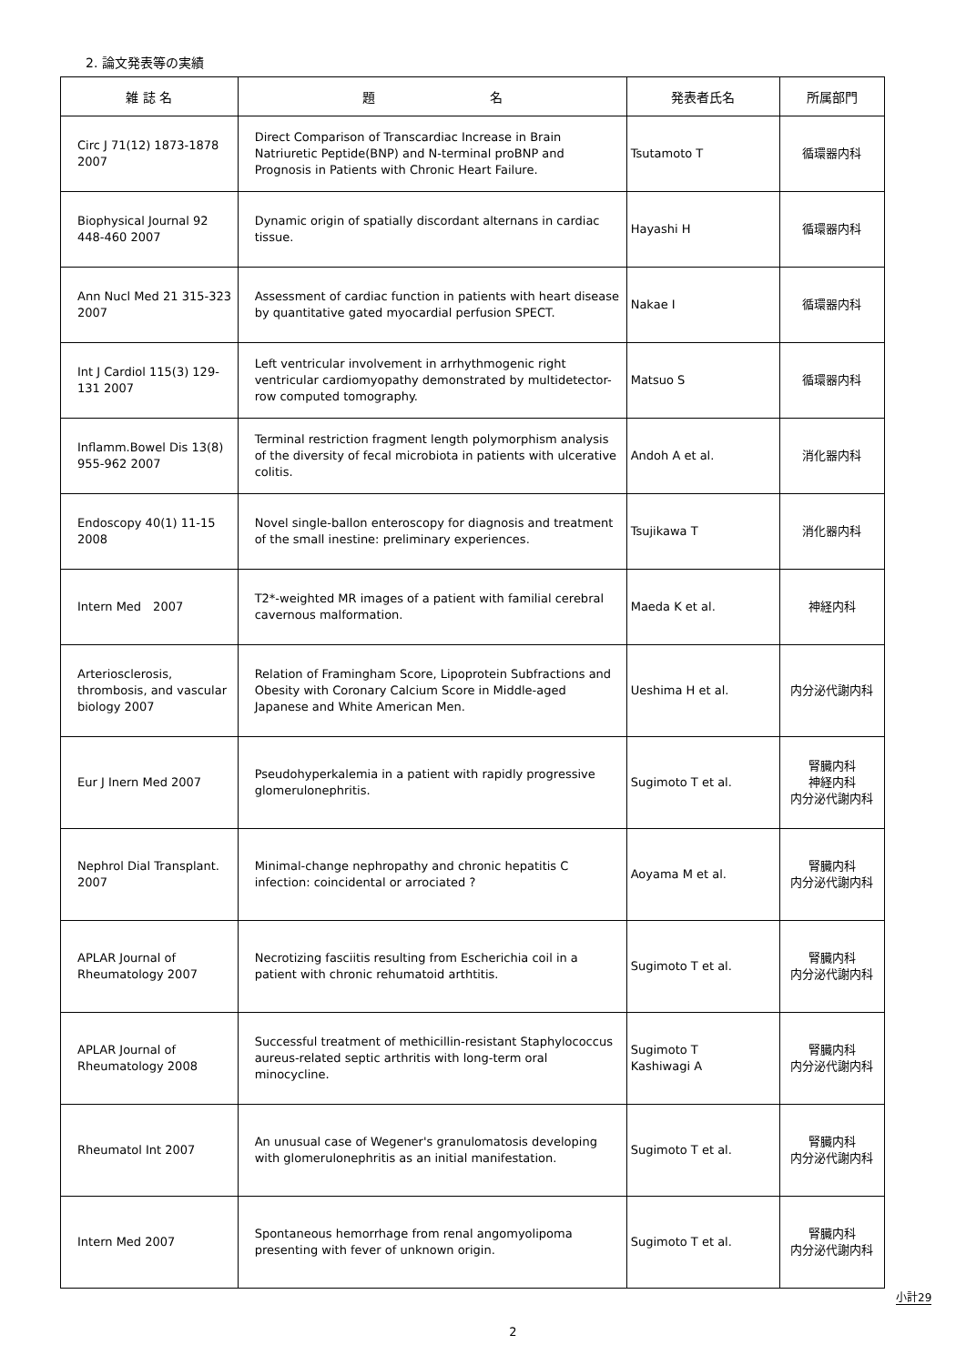2. 論文発表等の実績
| 雑 誌 名 | 題 名 | 発表者氏名 | 所属部門 |
| --- | --- | --- | --- |
| Circ J 71(12) 1873-1878 2007 | Direct Comparison of Transcardiac Increase in Brain Natriuretic Peptide(BNP) and N-terminal proBNP and Prognosis in Patients with Chronic Heart Failure. | Tsutamoto T | 循環器内科 |
| Biophysical Journal 92 448-460 2007 | Dynamic origin of spatially discordant alternans in cardiac tissue. | Hayashi H | 循環器内科 |
| Ann Nucl Med 21 315-323 2007 | Assessment of cardiac function in patients with heart disease by quantitative gated myocardial perfusion SPECT. | Nakae I | 循環器内科 |
| Int J Cardiol 115(3) 129-131 2007 | Left ventricular involvement in arrhythmogenic right ventricular cardiomyopathy demonstrated by multidetector-row computed tomography. | Matsuo S | 循環器内科 |
| Inflamm.Bowel Dis 13(8) 955-962 2007 | Terminal restriction fragment length polymorphism analysis of the diversity of fecal microbiota in patients with ulcerative colitis. | Andoh A et al. | 消化器内科 |
| Endoscopy 40(1) 11-15 2008 | Novel single-ballon enteroscopy for diagnosis and treatment of the small inestine: preliminary experiences. | Tsujikawa T | 消化器内科 |
| Intern Med 2007 | T2*-weighted MR images of a patient with familial cerebral cavernous malformation. | Maeda K et al. | 神経内科 |
| Arteriosclerosis, thrombosis, and vascular biology 2007 | Relation of Framingham Score, Lipoprotein Subfractions and Obesity with Coronary Calcium Score in Middle-aged Japanese and White American Men. | Ueshima H et al. | 内分泌代謝内科 |
| Eur J Inern Med 2007 | Pseudohyperkalemia in a patient with rapidly progressive glomerulonephritis. | Sugimoto T et al. | 腎臓内科 神経内科 内分泌代謝内科 |
| Nephrol Dial Transplant. 2007 | Minimal-change nephropathy and chronic hepatitis C infection: coincidental or arrociated ? | Aoyama M et al. | 腎臓内科 内分泌代謝内科 |
| APLAR Journal of Rheumatology 2007 | Necrotizing fasciitis resulting from Escherichia coil in a patient with chronic rehumatoid arthtitis. | Sugimoto T et al. | 腎臓内科 内分泌代謝内科 |
| APLAR Journal of Rheumatology 2008 | Successful treatment of methicillin-resistant Staphylococcus aureus-related septic arthritis with long-term oral minocycline. | Sugimoto T Kashiwagi A | 腎臓内科 内分泌代謝内科 |
| Rheumatol Int 2007 | An unusual case of Wegener's granulomatosis developing with glomerulonephritis as an initial manifestation. | Sugimoto T et al. | 腎臓内科 内分泌代謝内科 |
| Intern Med 2007 | Spontaneous hemorrhage from renal angomyolipoma presenting with fever of unknown origin. | Sugimoto T et al. | 腎臓内科 内分泌代謝内科 |
小計29
2